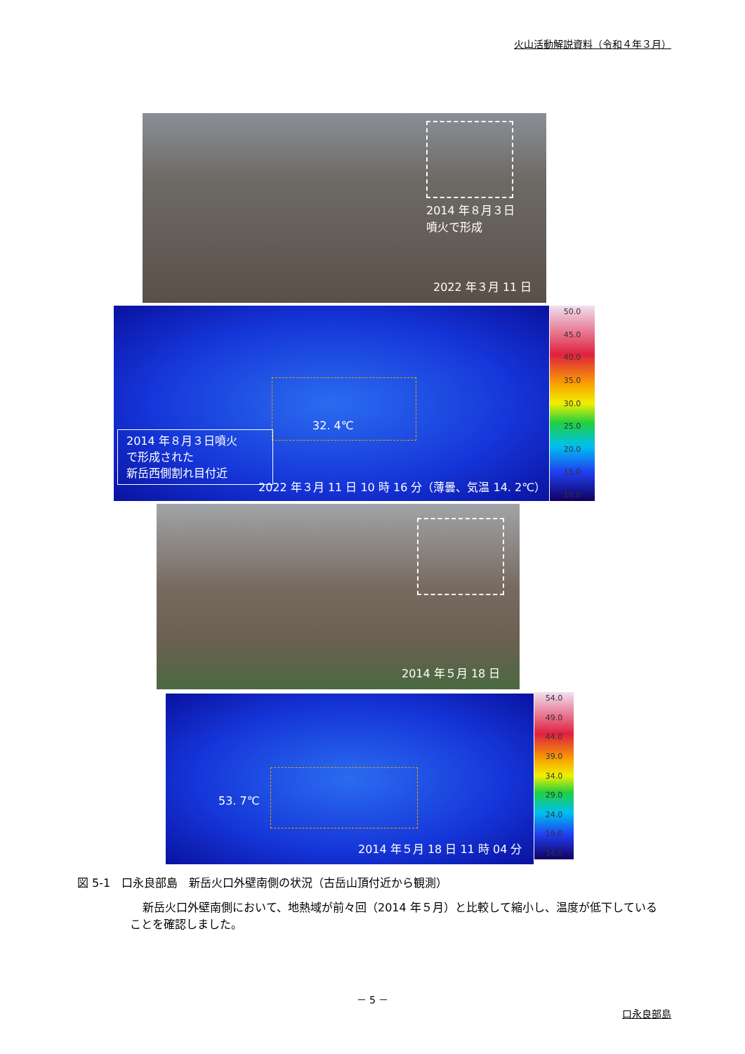火山活動解説資料（令和４年３月）
2014 年８月３日
噴火で形成
2022 年３月 11 日
32. 4℃
2014 年８月３日噴火
で形成された
新岳西側割れ目付近
2022 年３月 11 日 10 時 16 分（薄曇、気温 14. 2℃）
50.0
45.0
40.0
35.0
30.0
25.0
20.0
15.0
10.0
2014 年５月 18 日
53. 7℃
2014 年５月 18 日 11 時 04 分
54.0
49.0
44.0
39.0
34.0
29.0
24.0
19.0
14.0
図 5-1　口永良部島　新岳火口外壁南側の状況（古岳山頂付近から観測）
新岳火口外壁南側において、地熱域が前々回（2014 年５月）と比較して縮小し、温度が低下していることを確認しました。
－ 5 －
口永良部島